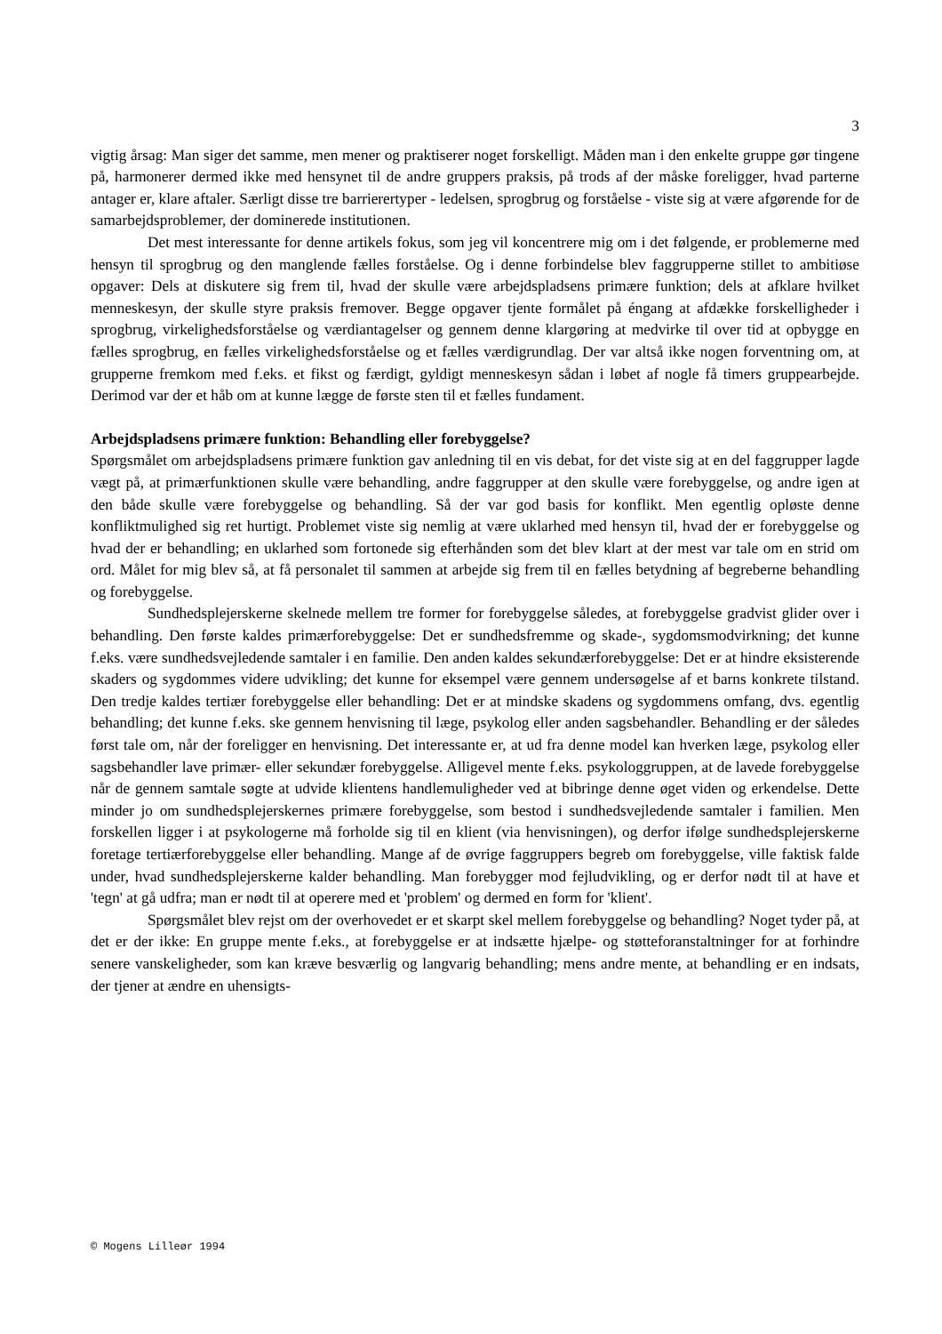3
vigtig årsag: Man siger det samme, men mener og praktiserer noget forskelligt. Måden man i den enkelte gruppe gør tingene på, harmonerer dermed ikke med hensynet til de andre gruppers praksis, på trods af der måske foreligger, hvad parterne antager er, klare aftaler. Særligt disse tre barrierertyper - ledelsen, sprogbrug og forståelse - viste sig at være afgørende for de samarbejdsproblemer, der dominerede institutionen.
Det mest interessante for denne artikels fokus, som jeg vil koncentrere mig om i det følgende, er problemerne med hensyn til sprogbrug og den manglende fælles forståelse. Og i denne forbindelse blev faggrupperne stillet to ambitiøse opgaver: Dels at diskutere sig frem til, hvad der skulle være arbejdspladsens primære funktion; dels at afklare hvilket menneskesyn, der skulle styre praksis fremover. Begge opgaver tjente formålet på éngang at afdække forskelligheder i sprogbrug, virkelighedsforståelse og værdiantagelser og gennem denne klargøring at medvirke til over tid at opbygge en fælles sprogbrug, en fælles virkelighedsforståelse og et fælles værdigrundlag. Der var altså ikke nogen forventning om, at grupperne fremkom med f.eks. et fikst og færdigt, gyldigt menneskesyn sådan i løbet af nogle få timers gruppearbejde. Derimod var der et håb om at kunne lægge de første sten til et fælles fundament.
Arbejdspladsens primære funktion: Behandling eller forebyggelse?
Spørgsmålet om arbejdspladsens primære funktion gav anledning til en vis debat, for det viste sig at en del faggrupper lagde vægt på, at primærfunktionen skulle være behandling, andre faggrupper at den skulle være forebyggelse, og andre igen at den både skulle være forebyggelse og behandling. Så der var god basis for konflikt. Men egentlig opløste denne konfliktmulighed sig ret hurtigt. Problemet viste sig nemlig at være uklarhed med hensyn til, hvad der er forebyggelse og hvad der er behandling; en uklarhed som fortonede sig efterhånden som det blev klart at der mest var tale om en strid om ord. Målet for mig blev så, at få personalet til sammen at arbejde sig frem til en fælles betydning af begreberne behandling og forebyggelse.
Sundhedsplejerskerne skelnede mellem tre former for forebyggelse således, at forebyggelse gradvist glider over i behandling. Den første kaldes primærforebyggelse: Det er sundhedsfremme og skade-, sygdomsmodvirkning; det kunne f.eks. være sundhedsvejledende samtaler i en familie. Den anden kaldes sekundærforebyggelse: Det er at hindre eksisterende skaders og sygdommes videre udvikling; det kunne for eksempel være gennem undersøgelse af et barns konkrete tilstand. Den tredje kaldes tertiær forebyggelse eller behandling: Det er at mindske skadens og sygdommens omfang, dvs. egentlig behandling; det kunne f.eks. ske gennem henvisning til læge, psykolog eller anden sagsbehandler. Behandling er der således først tale om, når der foreligger en henvisning. Det interessante er, at ud fra denne model kan hverken læge, psykolog eller sagsbehandler lave primær- eller sekundær forebyggelse. Alligevel mente f.eks. psykologgruppen, at de lavede forebyggelse når de gennem samtale søgte at udvide klientens handlemuligheder ved at bibringe denne øget viden og erkendelse. Dette minder jo om sundhedsplejerskernes primære forebyggelse, som bestod i sundhedsvejledende samtaler i familien. Men forskellen ligger i at psykologerne må forholde sig til en klient (via henvisningen), og derfor ifølge sundhedsplejerskerne foretage tertiærforebyggelse eller behandling. Mange af de øvrige faggruppers begreb om forebyggelse, ville faktisk falde under, hvad sundhedsplejerskerne kalder behandling. Man forebygger mod fejludvikling, og er derfor nødt til at have et 'tegn' at gå udfra; man er nødt til at operere med et 'problem' og dermed en form for 'klient'.
Spørgsmålet blev rejst om der overhovedet er et skarpt skel mellem forebyggelse og behandling? Noget tyder på, at det er der ikke: En gruppe mente f.eks., at forebyggelse er at indsætte hjælpe- og støtteforanstaltninger for at forhindre senere vanskeligheder, som kan kræve besværlig og langvarig behandling; mens andre mente, at behandling er en indsats, der tjener at ændre en uhensigts-
© Mogens Lilleør 1994